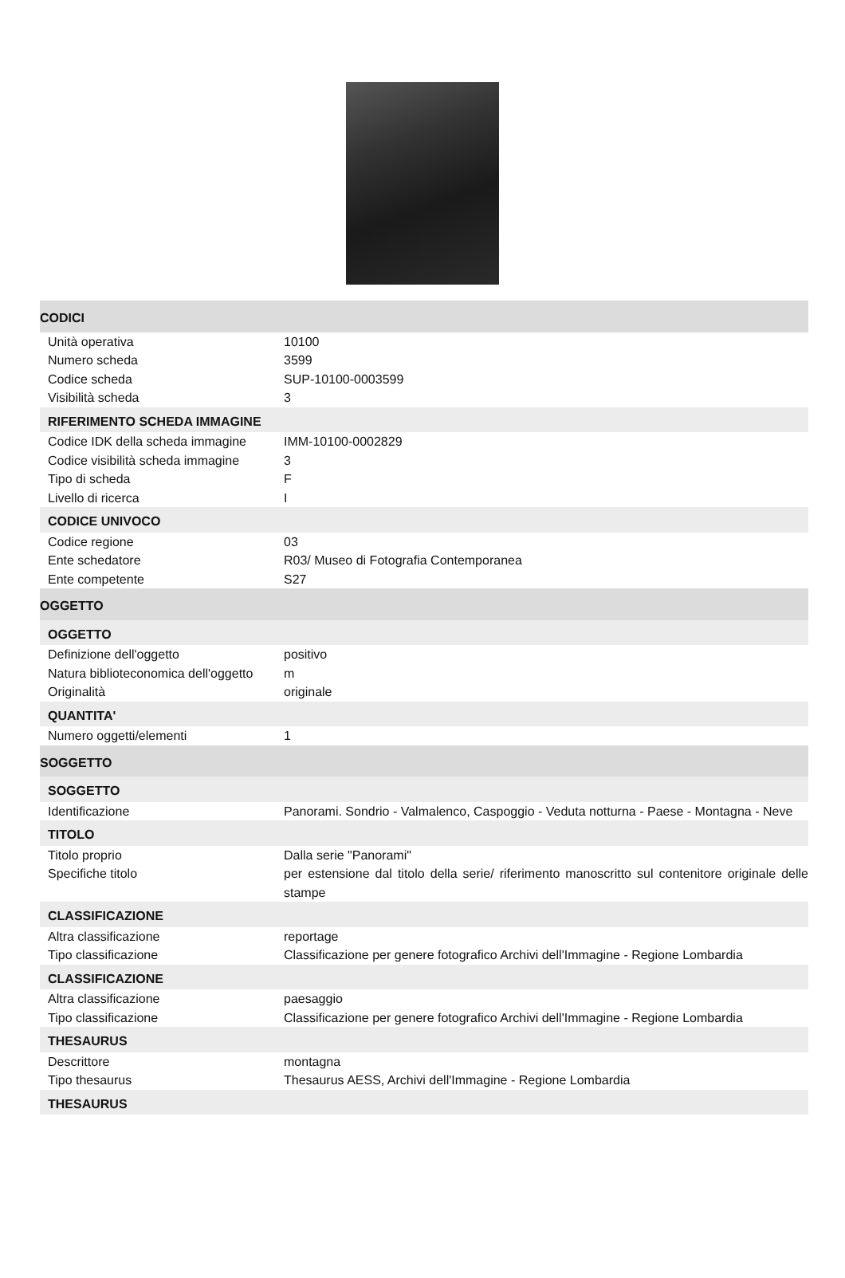| CODICI | |
| Unità operativa | 10100 |
| Numero scheda | 3599 |
| Codice scheda | SUP-10100-0003599 |
| Visibilità scheda | 3 |
| RIFERIMENTO SCHEDA IMMAGINE | |
| Codice IDK della scheda immagine | IMM-10100-0002829 |
| Codice visibilità scheda immagine | 3 |
| Tipo di scheda | F |
| Livello di ricerca | I |
| CODICE UNIVOCO | |
| Codice regione | 03 |
| Ente schedatore | R03/ Museo di Fotografia Contemporanea |
| Ente competente | S27 |
| OGGETTO | |
| OGGETTO | |
| Definizione dell'oggetto | positivo |
| Natura biblioteconomica dell'oggetto | m |
| Originalità | originale |
| QUANTITA' | |
| Numero oggetti/elementi | 1 |
| SOGGETTO | |
| SOGGETTO | |
| Identificazione | Panorami. Sondrio - Valmalenco, Caspoggio - Veduta notturna - Paese - Montagna - Neve |
| TITOLO | |
| Titolo proprio | Dalla serie "Panorami" |
| Specifiche titolo | per estensione dal titolo della serie/ riferimento manoscritto sul contenitore originale delle stampe |
| CLASSIFICAZIONE | |
| Altra classificazione | reportage |
| Tipo classificazione | Classificazione per genere fotografico Archivi dell'Immagine - Regione Lombardia |
| CLASSIFICAZIONE | |
| Altra classificazione | paesaggio |
| Tipo classificazione | Classificazione per genere fotografico Archivi dell'Immagine - Regione Lombardia |
| THESAURUS | |
| Descrittore | montagna |
| Tipo thesaurus | Thesaurus AESS, Archivi dell'Immagine - Regione Lombardia |
| THESAURUS | |